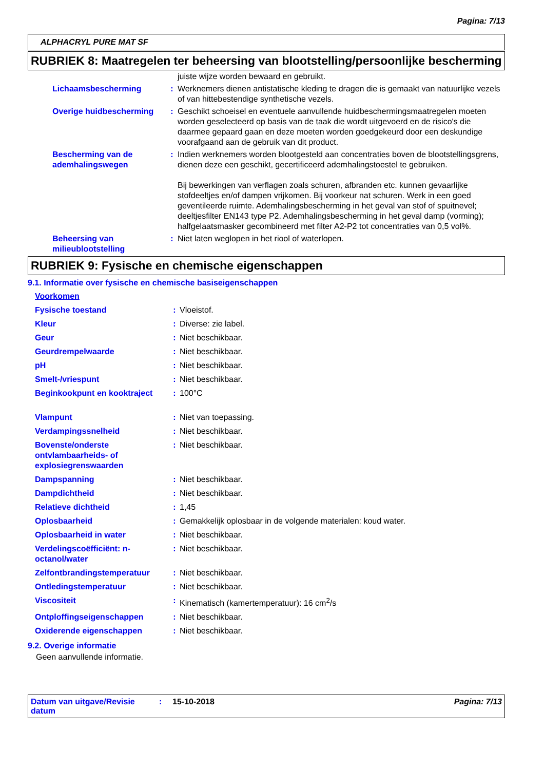Pagina: 7/13
ALPHACRYL PURE MAT SF
RUBRIEK 8: Maatregelen ter beheersing van blootstelling/persoonlijke bescherming
| | | juiste wijze worden bewaard en gebruikt. |
| Lichaamsbescherming | : | Werknemers dienen antistatische kleding te dragen die is gemaakt van natuurlijke vezels of van hittebestendige synthetische vezels. |
| Overige huidbescherming | : | Geschikt schoeisel en eventuele aanvullende huidbeschermingsmaatregelen moeten worden geselecteerd op basis van de taak die wordt uitgevoerd en de risico's die daarmee gepaard gaan en deze moeten worden goedgekeurd door een deskundige voorafgaand aan de gebruik van dit product. |
| Bescherming van de ademhalingswegen | : | Indien werknemers worden blootgesteld aan concentraties boven de blootstellingsgrens, dienen deze een geschikt, gecertificeerd ademhalingstoestel te gebruiken. Bij bewerkingen van verflagen zoals schuren, afbranden etc. kunnen gevaarlijke stofdeeltjes en/of dampen vrijkomen. Bij voorkeur nat schuren. Werk in een goed geventileerde ruimte. Ademhalingsbescherming in het geval van stof of spuitnevel; deeltjesfilter EN143 type P2. Ademhalingsbescherming in het geval damp (vorming); halfgelaatsmasker gecombineerd met filter A2-P2 tot concentraties van 0,5 vol%. |
| Beheersing van milieublootstelling | : | Niet laten weglopen in het riool of waterlopen. |
RUBRIEK 9: Fysische en chemische eigenschappen
9.1. Informatie over fysische en chemische basiseigenschappen
| Voorkomen | | |
| Fysische toestand | : | Vloeistof. |
| Kleur | : | Diverse: zie label. |
| Geur | : | Niet beschikbaar. |
| Geurdrempelwaarde | : | Niet beschikbaar. |
| pH | : | Niet beschikbaar. |
| Smelt-/vriespunt | : | Niet beschikbaar. |
| Beginkookpunt en kooktraject | : | 100°C |
| Vlampunt | : | Niet van toepassing. |
| Verdampingssnelheid | : | Niet beschikbaar. |
| Bovenste/onderste ontvlambaarheids- of explosiegrenswaarden | : | Niet beschikbaar. |
| Dampspanning | : | Niet beschikbaar. |
| Dampdichtheid | : | Niet beschikbaar. |
| Relatieve dichtheid | : | 1,45 |
| Oplosbaarheid | : | Gemakkelijk oplosbaar in de volgende materialen: koud water. |
| Oplosbaarheid in water | : | Niet beschikbaar. |
| Verdelingscoëfficiënt: n-octanol/water | : | Niet beschikbaar. |
| Zelfontbrandingstemperatuur | : | Niet beschikbaar. |
| Ontledingstemperatuur | : | Niet beschikbaar. |
| Viscositeit | : | Kinematisch (kamertemperatuur): 16 cm<sup>2</sup>/s |
| Ontploffingseigenschappen | : | Niet beschikbaar. |
| Oxiderende eigenschappen | : | Niet beschikbaar. |
9.2. Overige informatie
Geen aanvullende informatie.
Datum van uitgave/Revisie datum: 15-10-2018 Pagina: 7/13